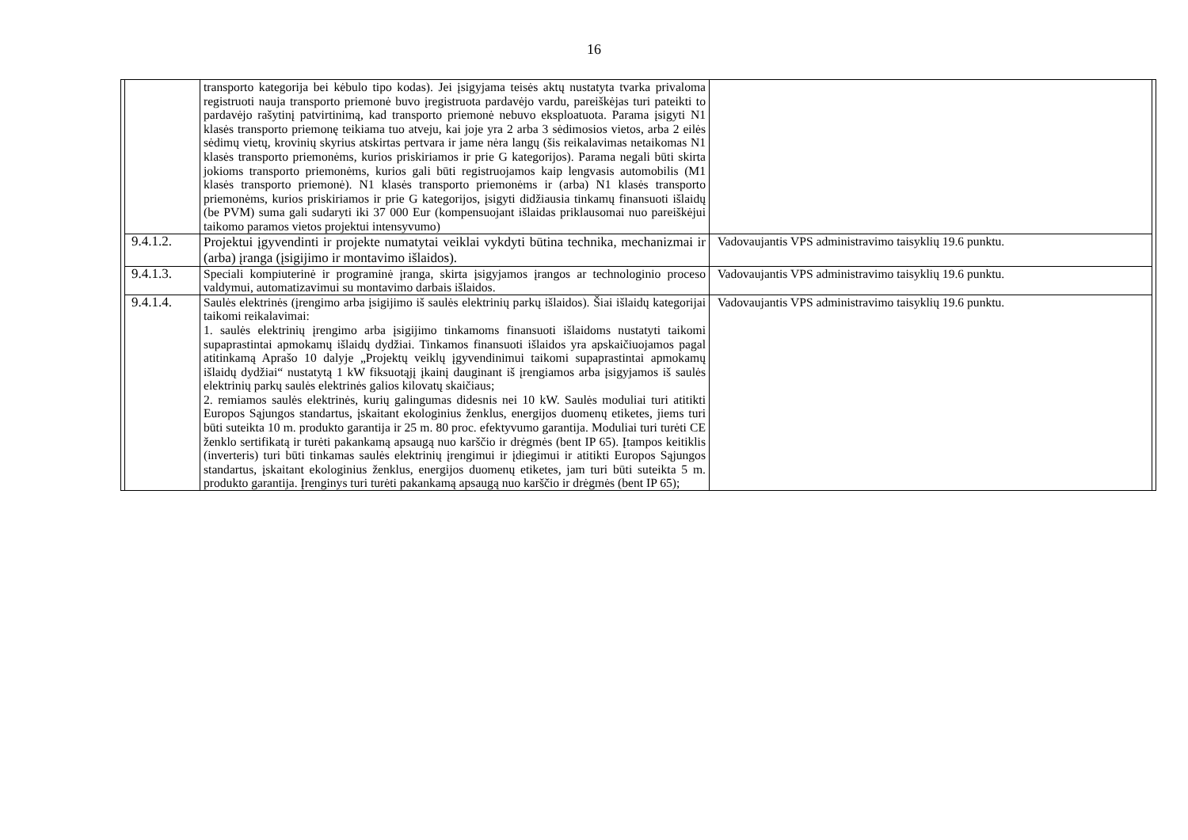16
| | | transporto kategorija bei kėbulo tipo kodas). Jei įsigyjama teisės aktų nustatyta tvarka privaloma registruoti nauja transporto priemonė buvo įregistruota pardavėjo vardu, pareiškėjas turi pateikti to pardavėjo rašytinį patvirtinimą, kad transporto priemonė nebuvo eksploatuota. Parama įsigyti N1 klasės transporto priemonę teikiama tuo atveju, kai joje yra 2 arba 3 sėdimosios vietos, arba 2 eilės sėdimų vietų, krovinių skyrius atskirtas pertvara ir jame nėra langų (šis reikalavimas netaikomas N1 klasės transporto priemonėms, kurios priskiriamos ir prie G kategorijos). Parama negali būti skirta jokioms transporto priemonėms, kurios gali būti registruojamos kaip lengvasis automobilis (M1 klasės transporto priemonė). N1 klasės transporto priemonėms ir (arba) N1 klasės transporto priemonėms, kurios priskiriamos ir prie G kategorijos, įsigyti didžiausia tinkamų finansuoti išlaidų (be PVM) suma gali sudaryti iki 37 000 Eur (kompensuojant išlaidas priklausomai nuo pareiškėjui taikomo paramos vietos projektui intensyvumo) | | |
| | 9.4.1.2. | Projektui įgyvendinti ir projekte numatytai veiklai vykdyti būtina technika, mechanizmai ir (arba) įranga (įsigijimo ir montavimo išlaidos). | Vadovaujantis VPS administravimo taisyklių 19.6 punktu. | |
| | 9.4.1.3. | Speciali kompiuterinė ir programinė įranga, skirta įsigyjamos įrangos ar technologinio proceso valdymui, automatizavimui su montavimo darbais išlaidos. | Vadovaujantis VPS administravimo taisyklių 19.6 punktu. | |
| | 9.4.1.4. | Saulės elektrinės (įrengimo arba įsigijimo iš saulės elektrinių parkų išlaidos). Šiai išlaidų kategorijai taikomi reikalavimai: 1. saulės elektrinių įrengimo arba įsigijimo tinkamoms finansuoti išlaidoms nustatyti taikomi supaprastintai apmokamų išlaidų dydžiai. Tinkamos finansuoti išlaidos yra apskaičiuojamos pagal atitinkamą Aprašo 10 dalyje „Projektų veiklų įgyvendinimui taikomi supaprastintai apmokamų išlaidų dydžiai“ nustatytą 1 kW fiksuotąjį įkainį dauginant iš įrengiamos arba įsigyjamos iš saulės elektrinių parkų saulės elektrinės galios kilovatų skaičiaus; 2. remiamos saulės elektrinės, kurių galingumas didesnis nei 10 kW. Saulės moduliai turi atitikti Europos Sąjungos standartus, įskaitant ekologinius ženklus, energijos duomenų etiketes, jiems turi būti suteikta 10 m. produkto garantija ir 25 m. 80 proc. efektyvumo garantija. Moduliai turi turėti CE ženklo sertifikatą ir turėti pakankamą apsaugą nuo karščio ir drėgmės (bent IP 65). Įtampos keitiklis (inverteris) turi būti tinkamas saulės elektrinių įrengimui ir įdiegimui ir atitikti Europos Sąjungos standartus, įskaitant ekologinius ženklus, energijos duomenų etiketes, jam turi būti suteikta 5 m. produkto garantija. Įrenginys turi turėti pakankamą apsaugą nuo karščio ir drėgmės (bent IP 65); | Vadovaujantis VPS administravimo taisyklių 19.6 punktu. | |